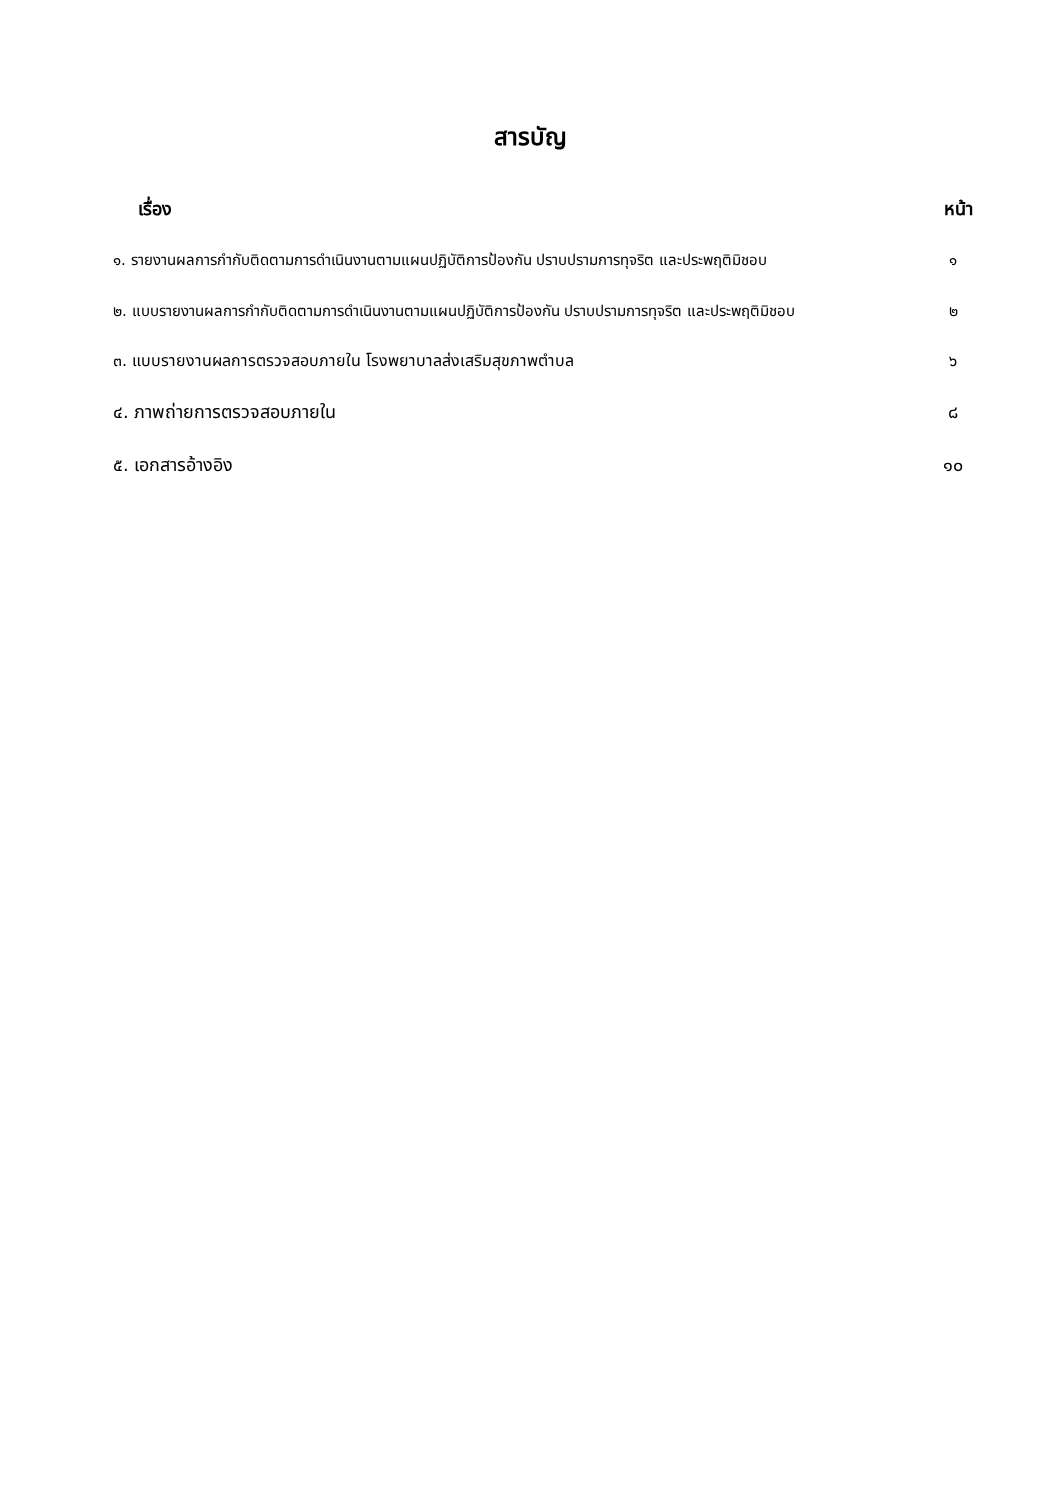สารบัญ
เรื่อง หน้า
๑. รายงานผลการกำกับติดตามการดำเนินงานตามแผนปฏิบัติการป้องกัน ปราบปรามการทุจริต และประพฤติมิชอบ ๑
๒. แบบรายงานผลการกำกับติดตามการดำเนินงานตามแผนปฏิบัติการป้องกัน ปราบปรามการทุจริต และประพฤติมิชอบ ๒
๓. แบบรายงานผลการตรวจสอบภายใน โรงพยาบาลส่งเสริมสุขภาพตำบล ๖
๔. ภาพถ่ายการตรวจสอบภายใน ๘
๕. เอกสารอ้างอิง ๑๐